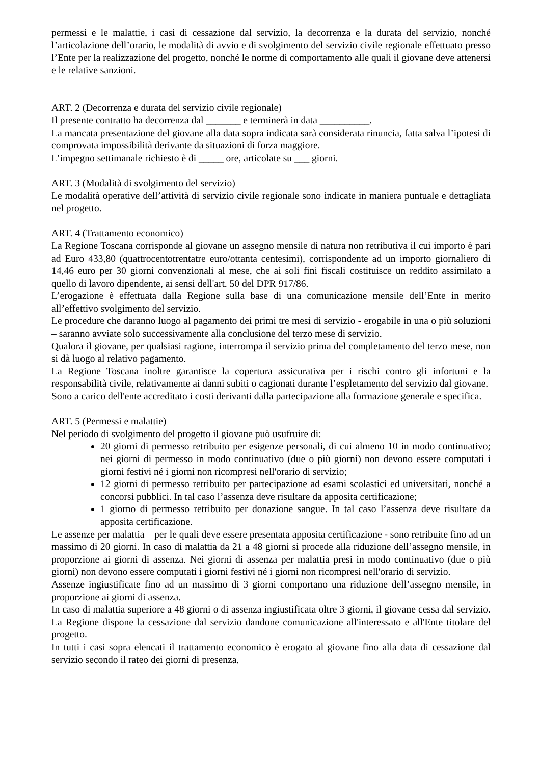permessi e le malattie, i casi di cessazione dal servizio, la decorrenza e la durata del servizio, nonché l’articolazione dell’orario, le modalità di avvio e di svolgimento del servizio civile regionale effettuato presso l’Ente per la realizzazione del progetto, nonché le norme di comportamento alle quali il giovane deve attenersi e le relative sanzioni.
ART. 2 (Decorrenza e durata del servizio civile regionale)
Il presente contratto ha decorrenza dal _______ e terminerà in data __________.
La mancata presentazione del giovane alla data sopra indicata sarà considerata rinuncia, fatta salva l’ipotesi di comprovata impossibilità derivante da situazioni di forza maggiore.
L’impegno settimanale richiesto è di _____ ore, articolate su ___ giorni.
ART. 3 (Modalità di svolgimento del servizio)
Le modalità operative dell’attività di servizio civile regionale sono indicate in maniera puntuale e dettagliata nel progetto.
ART. 4 (Trattamento economico)
La Regione Toscana corrisponde al giovane un assegno mensile di natura non retributiva il cui importo è pari ad Euro 433,80 (quattrocentotrentatre euro/ottanta centesimi), corrispondente ad un importo giornaliero di 14,46 euro per 30 giorni convenzionali al mese, che ai soli fini fiscali costituisce un reddito assimilato a quello di lavoro dipendente, ai sensi dell'art. 50 del DPR 917/86.
L’erogazione è effettuata dalla Regione sulla base di una comunicazione mensile dell’Ente in merito all’effettivo svolgimento del servizio.
Le procedure che daranno luogo al pagamento dei primi tre mesi di servizio - erogabile in una o più soluzioni – saranno avviate solo successivamente alla conclusione del terzo mese di servizio.
Qualora il giovane, per qualsiasi ragione, interrompa il servizio prima del completamento del terzo mese, non si dà luogo al relativo pagamento.
La Regione Toscana inoltre garantisce la copertura assicurativa per i rischi contro gli infortuni e la responsabilità civile, relativamente ai danni subiti o cagionati durante l’espletamento del servizio dal giovane.
Sono a carico dell'ente accreditato i costi derivanti dalla partecipazione alla formazione generale e specifica.
ART. 5 (Permessi e malattie)
Nel periodo di svolgimento del progetto il giovane può usufruire di:
20 giorni di permesso retribuito per esigenze personali, di cui almeno 10 in modo continuativo; nei giorni di permesso in modo continuativo (due o più giorni) non devono essere computati i giorni festivi né i giorni non ricompresi nell'orario di servizio;
12 giorni di permesso retribuito per partecipazione ad esami scolastici ed universitari, nonché a concorsi pubblici. In tal caso l’assenza deve risultare da apposita certificazione;
1 giorno di permesso retribuito per donazione sangue. In tal caso l’assenza deve risultare da apposita certificazione.
Le assenze per malattia – per le quali deve essere presentata apposita certificazione - sono retribuite fino ad un massimo di 20 giorni. In caso di malattia da 21 a 48 giorni si procede alla riduzione dell’assegno mensile, in proporzione ai giorni di assenza. Nei giorni di assenza per malattia presi in modo continuativo (due o più giorni) non devono essere computati i giorni festivi né i giorni non ricompresi nell'orario di servizio.
Assenze ingiustificate fino ad un massimo di 3 giorni comportano una riduzione dell’assegno mensile, in proporzione ai giorni di assenza.
In caso di malattia superiore a 48 giorni o di assenza ingiustificata oltre 3 giorni, il giovane cessa dal servizio. La Regione dispone la cessazione dal servizio dandone comunicazione all'interessato e all'Ente titolare del progetto.
In tutti i casi sopra elencati il trattamento economico è erogato al giovane fino alla data di cessazione dal servizio secondo il rateo dei giorni di presenza.